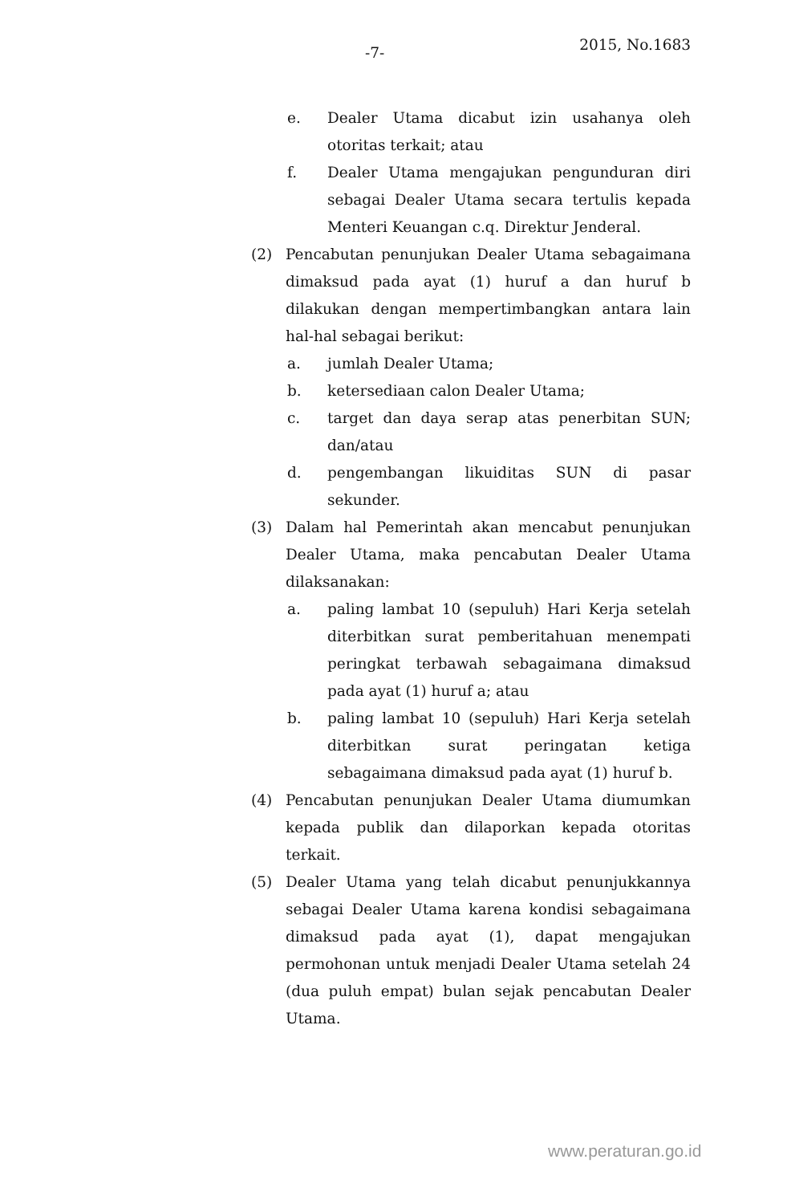-7- 2015, No.1683
e. Dealer Utama dicabut izin usahanya oleh otoritas terkait; atau
f. Dealer Utama mengajukan pengunduran diri sebagai Dealer Utama secara tertulis kepada Menteri Keuangan c.q. Direktur Jenderal.
(2) Pencabutan penunjukan Dealer Utama sebagaimana dimaksud pada ayat (1) huruf a dan huruf b dilakukan dengan mempertimbangkan antara lain hal-hal sebagai berikut:
a. jumlah Dealer Utama;
b. ketersediaan calon Dealer Utama;
c. target dan daya serap atas penerbitan SUN; dan/atau
d. pengembangan likuiditas SUN di pasar sekunder.
(3) Dalam hal Pemerintah akan mencabut penunjukan Dealer Utama, maka pencabutan Dealer Utama dilaksanakan:
a. paling lambat 10 (sepuluh) Hari Kerja setelah diterbitkan surat pemberitahuan menempati peringkat terbawah sebagaimana dimaksud pada ayat (1) huruf a; atau
b. paling lambat 10 (sepuluh) Hari Kerja setelah diterbitkan surat peringatan ketiga sebagaimana dimaksud pada ayat (1) huruf b.
(4) Pencabutan penunjukan Dealer Utama diumumkan kepada publik dan dilaporkan kepada otoritas terkait.
(5) Dealer Utama yang telah dicabut penunjukkannya sebagai Dealer Utama karena kondisi sebagaimana dimaksud pada ayat (1), dapat mengajukan permohonan untuk menjadi Dealer Utama setelah 24 (dua puluh empat) bulan sejak pencabutan Dealer Utama.
www.peraturan.go.id